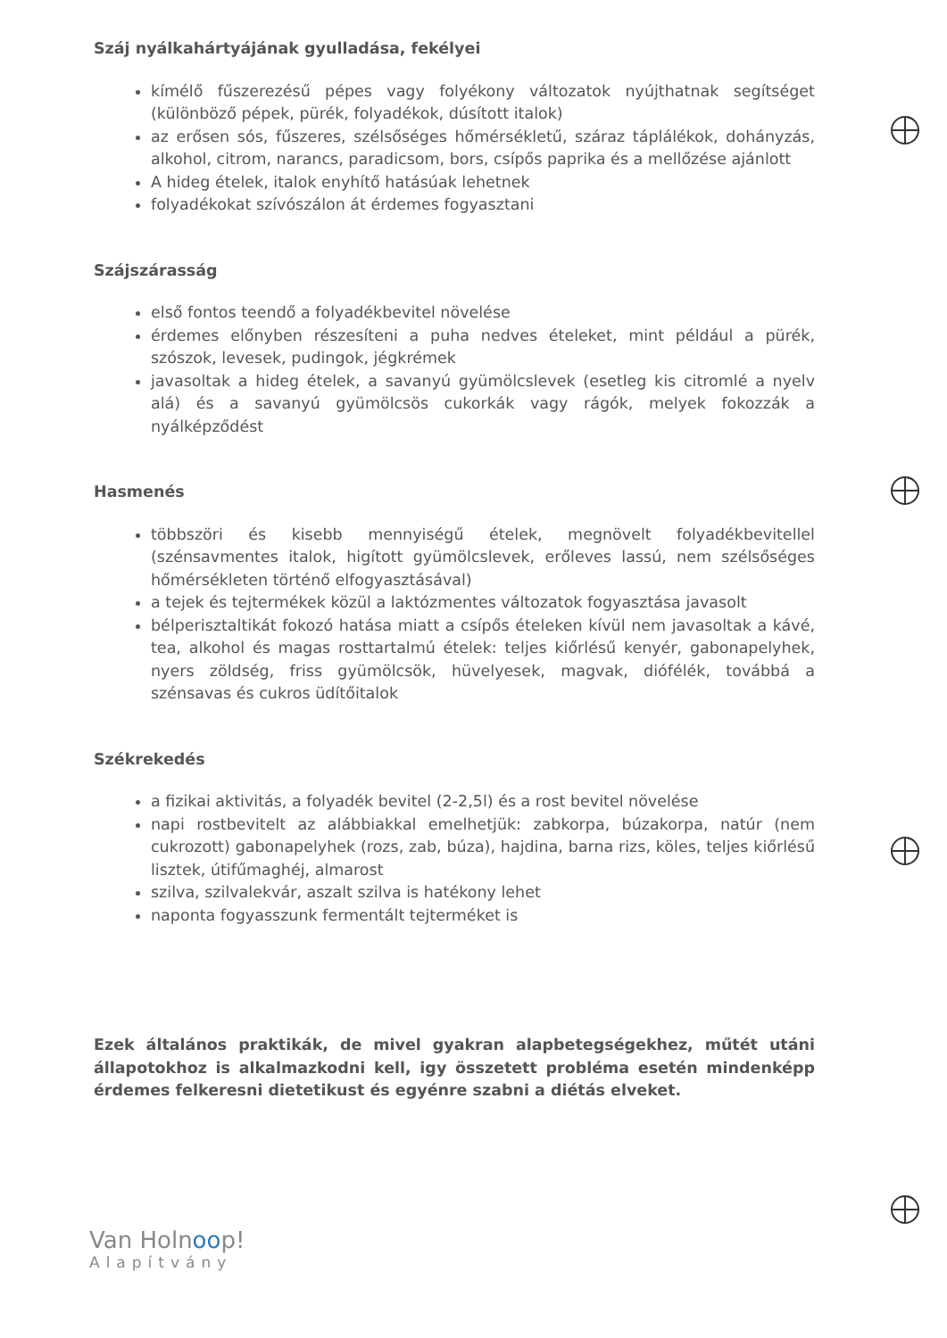Száj nyálkahártyájának gyulladása, fekélyei
kímélő fűszerezésű pépes vagy folyékony változatok nyújthatnak segítséget (különböző pépek, pürék, folyadékok, dúsított italok)
az erősen sós, fűszeres, szélsőséges hőmérsékletű, száraz táplálékok, dohányzás, alkohol, citrom, narancs, paradicsom, bors, csípős paprika és a mellőzése ajánlott
A hideg ételek, italok enyhítő hatásúak lehetnek
folyadékokat szívószálon át érdemes fogyasztani
Szájszárasság
első fontos teendő a folyadékbevitel növelése
érdemes előnyben részesíteni a puha nedves ételeket, mint például a pürék, szószok, levesek, pudingok, jégkrémek
javasoltak a hideg ételek, a savanyú gyümölcslevek (esetleg kis citromlé a nyelv alá) és a savanyú gyümölcsös cukorkák vagy rágók, melyek fokozzák a nyálképződést
Hasmenés
többszöri és kisebb mennyiségű ételek, megnövelt folyadékbevitellel (szénsavmentes italok, higított gyümölcslevek, erőleves lassú, nem szélsőséges hőmérsékleten történő elfogyasztásával)
a tejek és tejtermékek közül a laktózmentes változatok fogyasztása javasolt
bélperisztaltikát fokozó hatása miatt a csípős ételeken kívül nem javasoltak a kávé, tea, alkohol és magas rosttartalmú ételek: teljes kiőrlésű kenyér, gabonapelyhek, nyers zöldség, friss gyümölcsök, hüvelyesek, magvak, diófélék, továbbá a szénsavas és cukros üdítőitalok
Székrekedés
a fizikai aktivitás, a folyadék bevitel (2-2,5l) és a rost bevitel növelése
napi rostbevitelt az alábbiakkal emelhetjük: zabkorpa, búzakorpa, natúr (nem cukrozott) gabonapelyhek (rozs, zab, búza), hajdina, barna rizs, köles, teljes kiőrlésű lisztek, útifűmaghéj, almarost
szilva, szilvalekvár, aszalt szilva is hatékony lehet
naponta fogyasszunk fermentált tejterméket is
Ezek általános praktikák, de mivel gyakran alapbetegségekhez, műtét utáni állapotokhoz is alkalmazkodni kell, igy összetett probléma esetén mindenképp érdemes felkeresni dietetikust és egyénre szabni a diétás elveket.
Van Holnoop!
Alapítvány